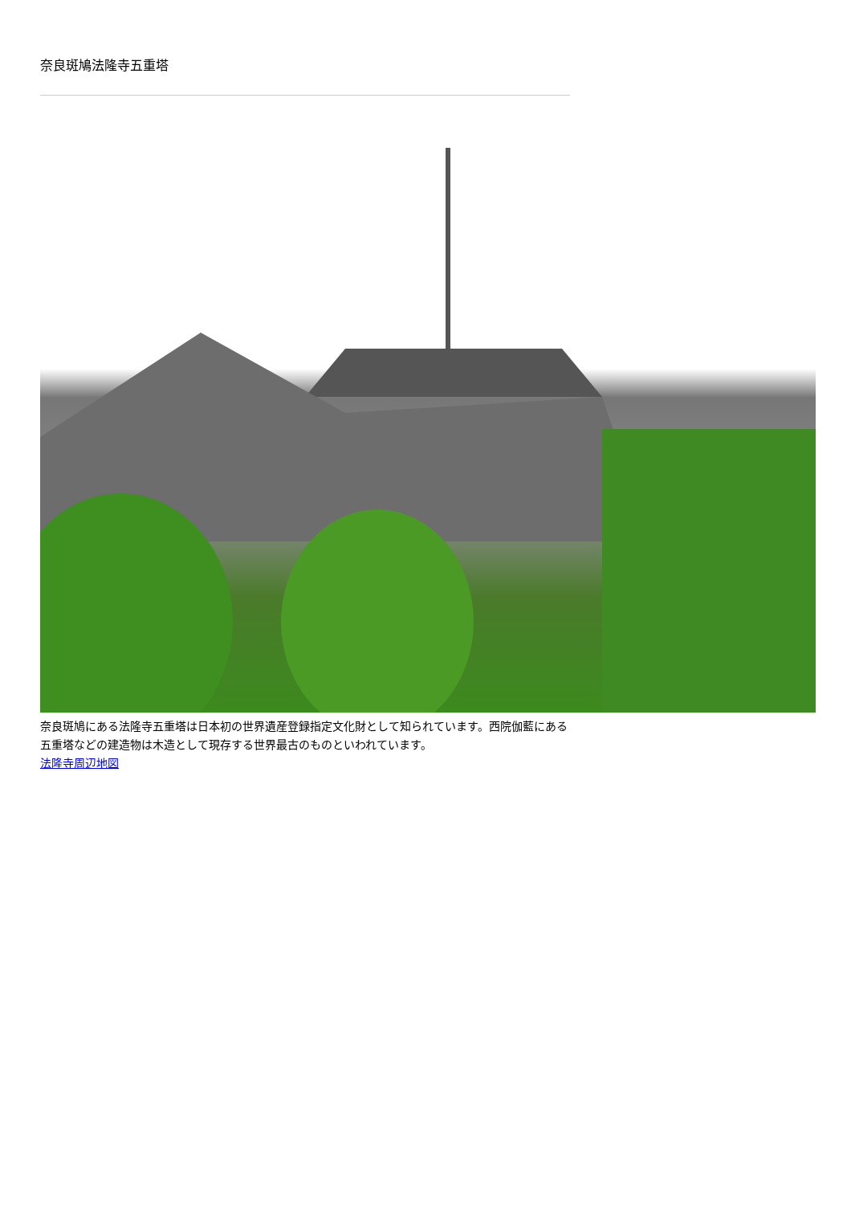奈良斑鳩法隆寺五重塔
奈良斑鳩にある法隆寺五重塔は日本初の世界遺産登録指定文化財として知られています。西院伽藍にある五重塔などの建造物は木造として現存する世界最古のものといわれています。
法隆寺周辺地図